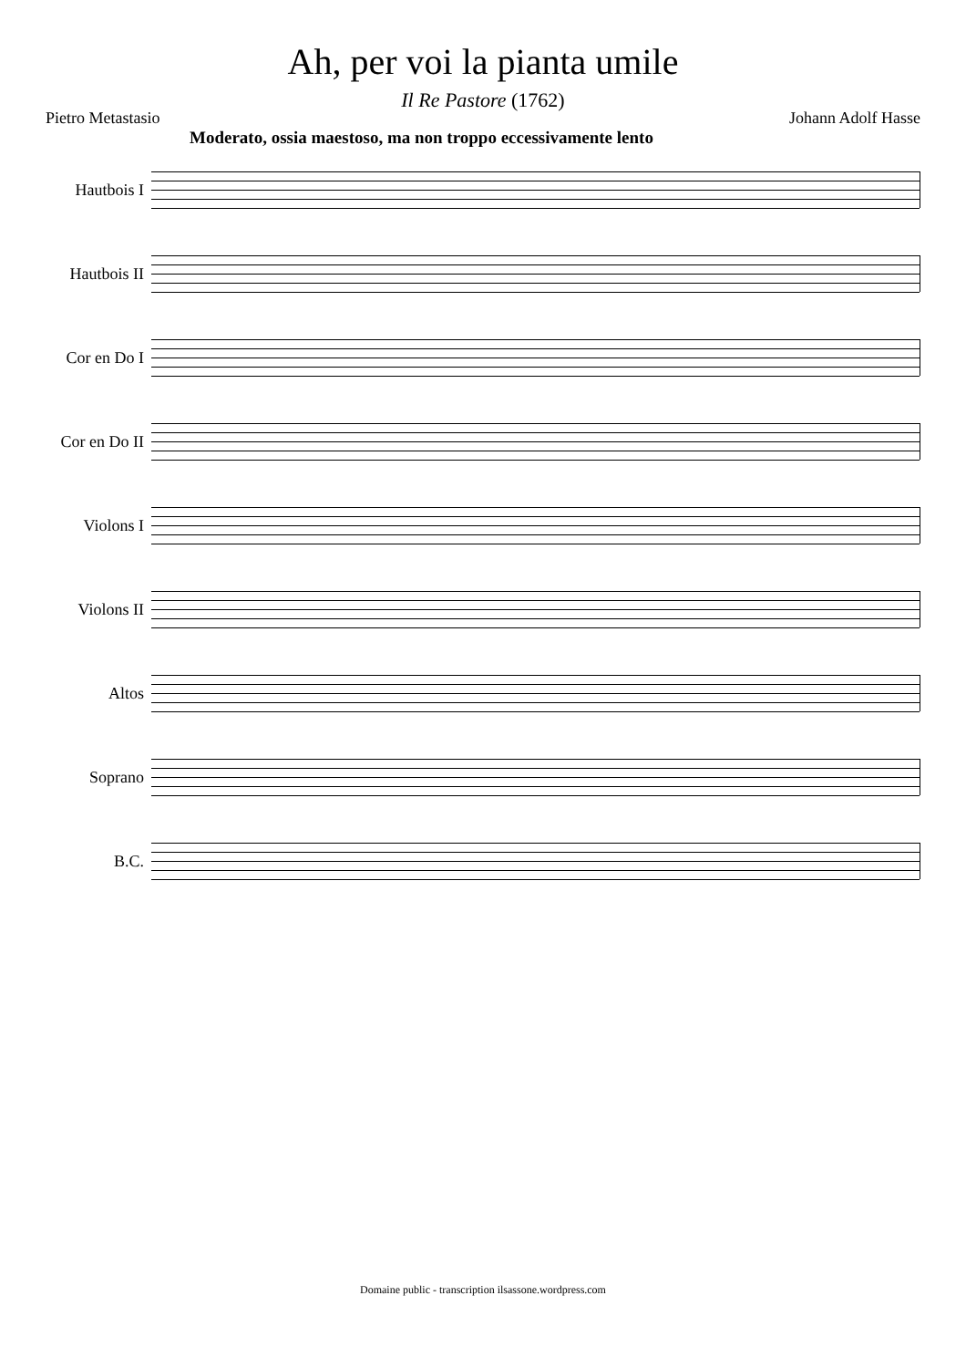Ah, per voi la pianta umile
Il Re Pastore (1762)
Pietro Metastasio Johann Adolf Hasse
Moderato, ossia maestoso, ma non troppo eccessivamente lento
Hautbois I
Hautbois II
Cor en Do I
Cor en Do II
Violons I
Violons II
Altos
Soprano
B.C.
Domaine public - transcription ilsassone.wordpress.com